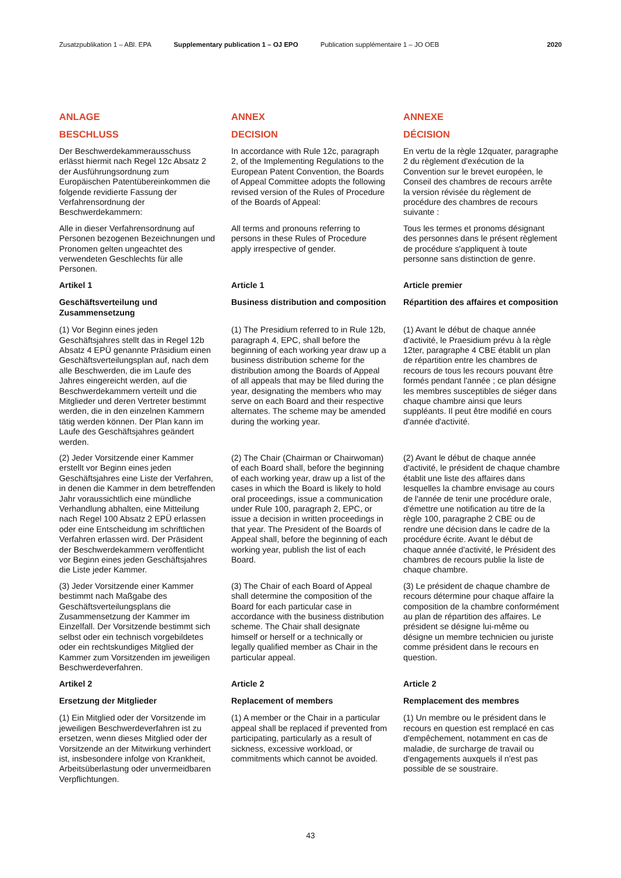Zusatzpublikation 1 – ABl. EPA Supplementary publication 1 – OJ EPO Publication supplémentaire 1 – JO OEB 2020
ANLAGE
ANNEX
ANNEXE
BESCHLUSS
DECISION
DÉCISION
Der Beschwerdekammerausschuss erlässt hiermit nach Regel 12c Absatz 2 der Ausführungsordnung zum Europäischen Patentübereinkommen die folgende revidierte Fassung der Verfahrensordnung der Beschwerdekammern:
In accordance with Rule 12c, paragraph 2, of the Implementing Regulations to the European Patent Convention, the Boards of Appeal Committee adopts the following revised version of the Rules of Procedure of the Boards of Appeal:
En vertu de la règle 12quater, paragraphe 2 du règlement d'exécution de la Convention sur le brevet européen, le Conseil des chambres de recours arrête la version révisée du règlement de procédure des chambres de recours suivante :
Alle in dieser Verfahrensordnung auf Personen bezogenen Bezeichnungen und Pronomen gelten ungeachtet des verwendeten Geschlechts für alle Personen.
All terms and pronouns referring to persons in these Rules of Procedure apply irrespective of gender.
Tous les termes et pronoms désignant des personnes dans le présent règlement de procédure s'appliquent à toute personne sans distinction de genre.
Artikel 1
Article 1
Article premier
Geschäftsverteilung und Zusammensetzung
Business distribution and composition
Répartition des affaires et composition
(1) Vor Beginn eines jeden Geschäftsjahres stellt das in Regel 12b Absatz 4 EPÜ genannte Präsidium einen Geschäftsverteilungsplan auf, nach dem alle Beschwerden, die im Laufe des Jahres eingereicht werden, auf die Beschwerdekammern verteilt und die Mitglieder und deren Vertreter bestimmt werden, die in den einzelnen Kammern tätig werden können. Der Plan kann im Laufe des Geschäftsjahres geändert werden.
(1) The Presidium referred to in Rule 12b, paragraph 4, EPC, shall before the beginning of each working year draw up a business distribution scheme for the distribution among the Boards of Appeal of all appeals that may be filed during the year, designating the members who may serve on each Board and their respective alternates. The scheme may be amended during the working year.
(1) Avant le début de chaque année d'activité, le Praesidium prévu à la règle 12ter, paragraphe 4 CBE établit un plan de répartition entre les chambres de recours de tous les recours pouvant être formés pendant l'année ; ce plan désigne les membres susceptibles de siéger dans chaque chambre ainsi que leurs suppléants. Il peut être modifié en cours d'année d'activité.
(2) Jeder Vorsitzende einer Kammer erstellt vor Beginn eines jeden Geschäftsjahres eine Liste der Verfahren, in denen die Kammer in dem betreffenden Jahr voraussichtlich eine mündliche Verhandlung abhalten, eine Mitteilung nach Regel 100 Absatz 2 EPÜ erlassen oder eine Entscheidung im schriftlichen Verfahren erlassen wird. Der Präsident der Beschwerdekammern veröffentlicht vor Beginn eines jeden Geschäftsjahres die Liste jeder Kammer.
(2) The Chair (Chairman or Chairwoman) of each Board shall, before the beginning of each working year, draw up a list of the cases in which the Board is likely to hold oral proceedings, issue a communication under Rule 100, paragraph 2, EPC, or issue a decision in written proceedings in that year. The President of the Boards of Appeal shall, before the beginning of each working year, publish the list of each Board.
(2) Avant le début de chaque année d'activité, le président de chaque chambre établit une liste des affaires dans lesquelles la chambre envisage au cours de l'année de tenir une procédure orale, d'émettre une notification au titre de la règle 100, paragraphe 2 CBE ou de rendre une décision dans le cadre de la procédure écrite. Avant le début de chaque année d'activité, le Président des chambres de recours publie la liste de chaque chambre.
(3) Jeder Vorsitzende einer Kammer bestimmt nach Maßgabe des Geschäftsverteilungsplans die Zusammensetzung der Kammer im Einzelfall. Der Vorsitzende bestimmt sich selbst oder ein technisch vorgebildetes oder ein rechtskundiges Mitglied der Kammer zum Vorsitzenden im jeweiligen Beschwerdeverfahren.
(3) The Chair of each Board of Appeal shall determine the composition of the Board for each particular case in accordance with the business distribution scheme. The Chair shall designate himself or herself or a technically or legally qualified member as Chair in the particular appeal.
(3) Le président de chaque chambre de recours détermine pour chaque affaire la composition de la chambre conformément au plan de répartition des affaires. Le président se désigne lui-même ou désigne un membre technicien ou juriste comme président dans le recours en question.
Artikel 2
Article 2
Article 2
Ersetzung der Mitglieder
Replacement of members
Remplacement des membres
(1) Ein Mitglied oder der Vorsitzende im jeweiligen Beschwerdeverfahren ist zu ersetzen, wenn dieses Mitglied oder der Vorsitzende an der Mitwirkung verhindert ist, insbesondere infolge von Krankheit, Arbeitsüberlastung oder unvermeidbaren Verpflichtungen.
(1) A member or the Chair in a particular appeal shall be replaced if prevented from participating, particularly as a result of sickness, excessive workload, or commitments which cannot be avoided.
(1) Un membre ou le président dans le recours en question est remplacé en cas d'empêchement, notamment en cas de maladie, de surcharge de travail ou d'engagements auxquels il n'est pas possible de se soustraire.
43